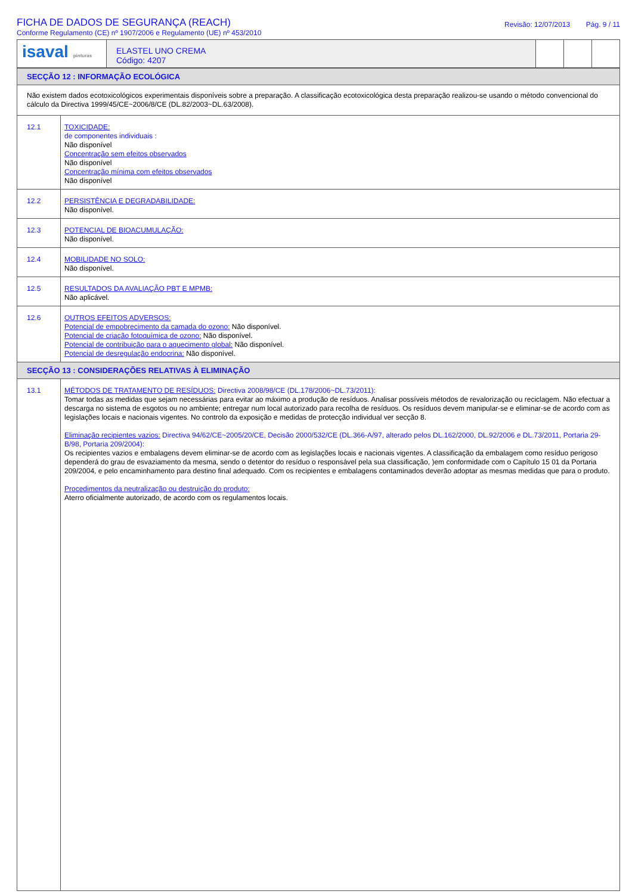FICHA DE DADOS DE SEGURANÇA (REACH)
Conforme Regulamento (CE) nº 1907/2006 e Regulamento (UE) nº 453/2010
Revisão: 12/07/2013 Pág. 9 / 11
isaval pinturas
ELASTEL UNO CREMA
Código: 4207
| SECÇÃO 12 : INFORMAÇÃO ECOLÓGICA | |
| Não existem dados ecotoxicológicos experimentais disponíveis sobre a preparação. A classificação ecotoxicológica desta preparação realizou-se usando o método convencional do cálculo da Directiva 1999/45/CE~2006/8/CE (DL.82/2003~DL.63/2008). | |
| 12.1 | TOXICIDADE: de componentes individuais : Não disponível Concentração sem efeitos observados Não disponível Concentração mínima com efeitos observados Não disponível |
| 12.2 | PERSISTÊNCIA E DEGRADABILIDADE: Não disponível. |
| 12.3 | POTENCIAL DE BIOACUMULAÇÃO: Não disponível. |
| 12.4 | MOBILIDADE NO SOLO: Não disponível. |
| 12.5 | RESULTADOS DA AVALIAÇÃO PBT E MPMB: Não aplicável. |
| 12.6 | OUTROS EFEITOS ADVERSOS: Potencial de empobrecimento da camada do ozono: Não disponível. Potencial de criação fotoquímica de ozono: Não disponível. Potencial de contribuição para o aquecimento global: Não disponível. Potencial de desregulação endocrina: Não disponível. |
| SECÇÃO 13 : CONSIDERAÇÕES RELATIVAS À ELIMINAÇÃO | |
| 13.1 | MÉTODOS DE TRATAMENTO DE RESÍDUOS: Directiva 2008/98/CE (DL.178/2006~DL.73/2011): Tomar todas as medidas que sejam necessárias para evitar ao máximo a produção de resíduos. Analisar possíveis métodos de revalorização ou reciclagem. Não efectuar a descarga no sistema de esgotos ou no ambiente; entregar num local autorizado para recolha de resíduos. Os resíduos devem manipular-se e eliminar-se de acordo com as legislações locais e nacionais vigentes. No controlo da exposição e medidas de protecção individual ver secção 8. Eliminação recipientes vazios: Directiva 94/62/CE~2005/20/CE, Decisão 2000/532/CE (DL.366-A/97, alterado pelos DL.162/2000, DL.92/2006 e DL.73/2011, Portaria 29-B/98, Portaria 209/2004): Os recipientes vazios e embalagens devem eliminar-se de acordo com as legislações locais e nacionais vigentes. A classificação da embalagem como resíduo perigoso dependerá do grau de esvaziamento da mesma, sendo o detentor do resíduo o responsável pela sua classificação, )em conformidade com o Capítulo 15 01 da Portaria 209/2004, e pelo encaminhamento para destino final adequado. Com os recipientes e embalagens contaminados deverão adoptar as mesmas medidas que para o produto. Procedimentos da neutralização ou destruição do produto: Aterro oficialmente autorizado, de acordo com os regulamentos locais. |